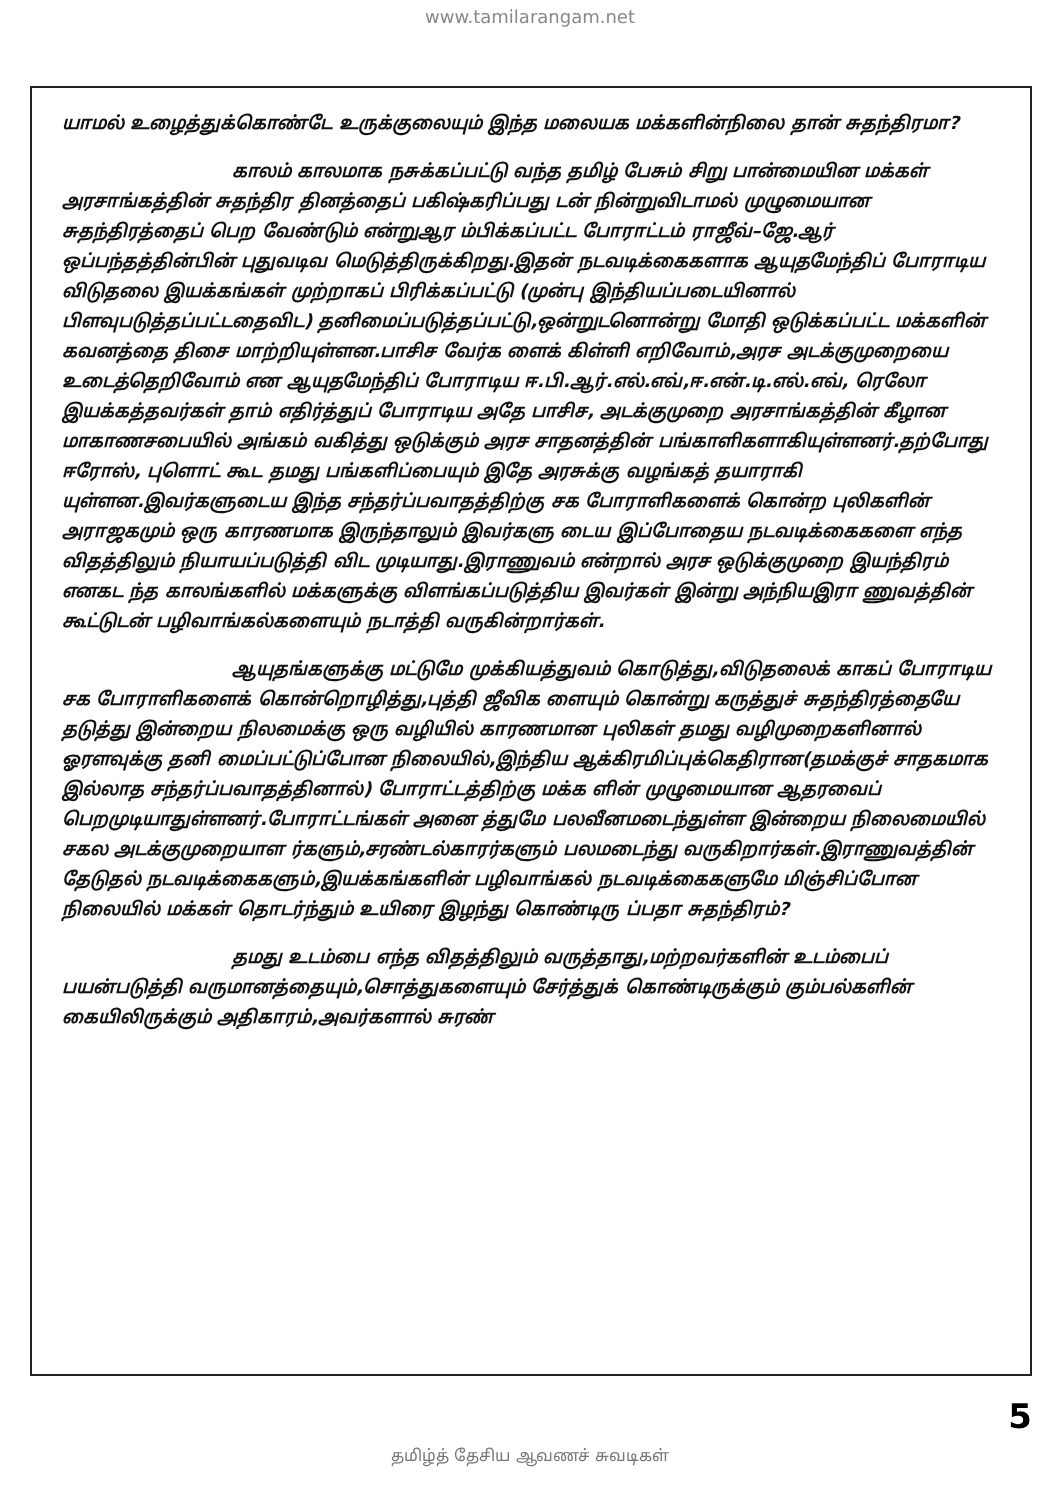www.tamilarangam.net
யாமல் உழைத்துக்கொண்டே உருக்குலையும் இந்த மலையக மக்களின்நிலை தான் சுதந்திரமா?
காலம் காலமாக நசுக்கப்பட்டு வந்த தமிழ் பேசும் சிறு பான்மையின மக்கள் அரசாங்கத்தின் சுதந்திர தினத்தைப் பகிஷ்கரிப்பது டன் நின்றுவிடாமல் முழுமையான சுதந்திரத்தைப் பெற வேண்டும் என்றுஆர ம்பிக்கப்பட்ட போராட்டம் ராஜீவ்–ஜே.ஆர் ஒப்பந்தத்தின்பின் புதுவடிவ மெடுத்திருக்கிறது.இதன் நடவடிக்கைகளாக ஆயுதமேந்திப் போராடிய விடுதலை இயக்கங்கள் முற்றாகப் பிரிக்கப்பட்டு (முன்பு இந்தியப்படையினால் பிளவுபடுத்தப்பட்டதைவிட) தனிமைப்படுத்தப்பட்டு,ஒன்றுடனொன்று மோதி ஒடுக்கப்பட்ட மக்களின் கவனத்தை திசை மாற்றியுள்ளன.பாசிச வேர்க ளைக் கிள்ளி எறிவோம்,அரச அடக்குமுறையை உடைத்தெறிவோம் என ஆயுதமேந்திப் போராடிய ஈ.பி.ஆர்.எல்.எவ்,ஈ.என்.டி.எல்.எவ், ரெலோ இயக்கத்தவர்கள் தாம் எதிர்த்துப் போராடிய அதே பாசிச, அடக்குமுறை அரசாங்கத்தின் கீழான மாகாணசபையில் அங்கம் வகித்து ஒடுக்கும் அரச சாதனத்தின் பங்காளிகளாகியுள்ளனர்.தற்போது ஈரோஸ், புளொட் கூட தமது பங்களிப்பையும் இதே அரசுக்கு வழங்கத் தயாராகி யுள்ளன.இவர்களுடைய இந்த சந்தர்ப்பவாதத்திற்கு சக போராளிகளைக் கொன்ற புலிகளின் அராஜகமும் ஒரு காரணமாக இருந்தாலும் இவர்களு டைய இப்போதைய நடவடிக்கைகளை எந்த விதத்திலும் நியாயப்படுத்தி விட முடியாது.இராணுவம் என்றால் அரச ஒடுக்குமுறை இயந்திரம் எனகட ந்த காலங்களில் மக்களுக்கு விளங்கப்படுத்திய இவர்கள் இன்று அந்நியஇரா ணுவத்தின் கூட்டுடன் பழிவாங்கல்களையும் நடாத்தி வருகின்றார்கள்.
ஆயுதங்களுக்கு மட்டுமே முக்கியத்துவம் கொடுத்து,விடுதலைக் காகப் போராடிய சக போராளிகளைக் கொன்றொழித்து,புத்தி ஜீவிக ளையும் கொன்று கருத்துச் சுதந்திரத்தையே தடுத்து இன்றைய நிலமைக்கு ஒரு வழியில் காரணமான புலிகள் தமது வழிமுறைகளினால் ஓரளவுக்கு தனி மைப்பட்டுப்போன நிலையில்,இந்திய ஆக்கிரமிப்புக்கெதிரான(தமக்குச் சாதகமாக இல்லாத சந்தர்ப்பவாதத்தினால்) போராட்டத்திற்கு மக்க ளின் முழுமையான ஆதரவைப் பெறமுடியாதுள்ளனர்.போராட்டங்கள் அனை த்துமே பலவீனமடைந்துள்ள இன்றைய நிலைமையில் சகல அடக்குமுறையாள ர்களும்,சரண்டல்காரர்களும் பலமடைந்து வருகிறார்கள்.இராணுவத்தின் தேடுதல் நடவடிக்கைகளும்,இயக்கங்களின் பழிவாங்கல் நடவடிக்கைகளுமே மிஞ்சிப்போன நிலையில் மக்கள் தொடர்ந்தும் உயிரை இழந்து கொண்டிரு ப்பதா சுதந்திரம்?
தமது உடம்பை எந்த விதத்திலும் வருத்தாது,மற்றவர்களின் உடம்பைப் பயன்படுத்தி வருமானத்தையும்,சொத்துகளையும் சேர்த்துக் கொண்டிருக்கும் கும்பல்களின் கையிலிருக்கும் அதிகாரம்,அவர்களால் சுரண்
5
தமிழ்த் தேசிய ஆவணச் சுவடிகள்